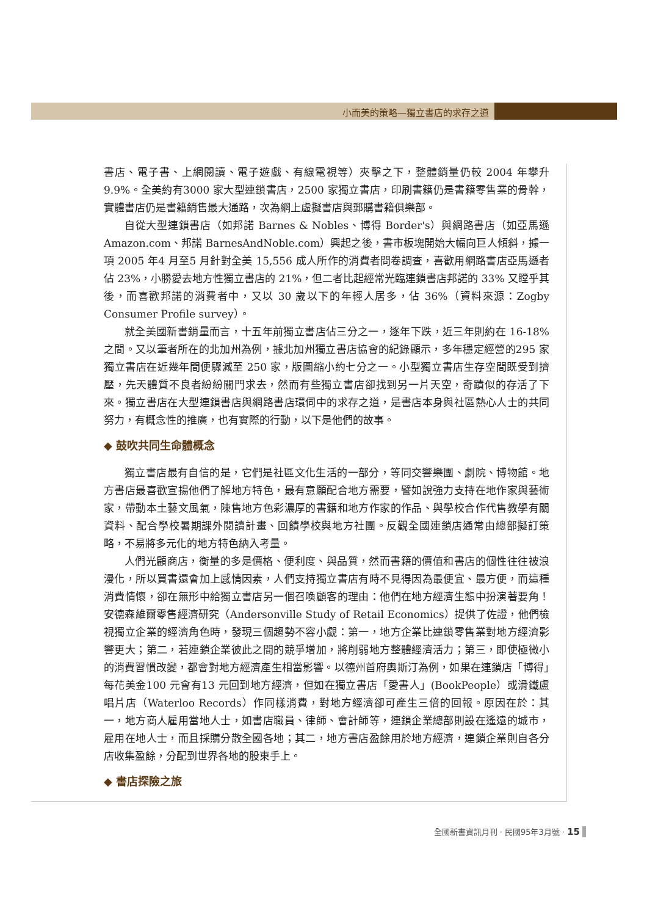小而美的策略—獨立書店的求存之道
書店、電子書、上網閱讀、電子遊戲、有線電視等）夾擊之下，整體銷量仍較 2004 年攀升 9.9%。全美約有3000 家大型連鎖書店，2500 家獨立書店，印刷書籍仍是書籍零售業的骨幹，實體書店仍是書籍銷售最大通路，次為網上虛擬書店與郵購書籍俱樂部。
自從大型連鎖書店（如邦諾 Barnes & Nobles、博得 Border's）與網路書店（如亞馬遜 Amazon.com、邦諾 BarnesAndNoble.com）興起之後，書市板塊開始大幅向巨人傾斜，據一項 2005 年4 月至5 月針對全美 15,556 成人所作的消費者問卷調查，喜歡用網路書店亞馬遜者佔 23%，小勝愛去地方性獨立書店的 21%，但二者比起經常光臨連鎖書店邦諾的 33% 又瞠乎其後，而喜歡邦諾的消費者中，又以 30 歲以下的年輕人居多，佔 36%（資料來源：Zogby Consumer Profile survey）。
就全美國新書銷量而言，十五年前獨立書店佔三分之一，逐年下跌，近三年則約在 16-18% 之間。又以筆者所在的北加州為例，據北加州獨立書店協會的紀錄顯示，多年穩定經營的295 家獨立書店在近幾年間便驟減至 250 家，版圖縮小約七分之一。小型獨立書店生存空間既受到擠壓，先天體質不良者紛紛關門求去，然而有些獨立書店卻找到另一片天空，奇蹟似的存活了下來。獨立書店在大型連鎖書店與網路書店環伺中的求存之道，是書店本身與社區熱心人士的共同努力，有概念性的推廣，也有實際的行動，以下是他們的故事。
◆ 鼓吹共同生命體概念
獨立書店最有自信的是，它們是社區文化生活的一部分，等同交響樂團、劇院、博物館。地方書店最喜歡宣揚他們了解地方特色，最有意願配合地方需要，譬如說強力支持在地作家與藝術家，帶動本土藝文風氣，陳售地方色彩濃厚的書籍和地方作家的作品、與學校合作代售教學有關資料、配合學校暑期課外閱讀計畫、回饋學校與地方社團。反觀全國連鎖店通常由總部擬訂策略，不易將多元化的地方特色納入考量。
人們光顧商店，衡量的多是價格、便利度、與品質，然而書籍的價值和書店的個性往往被浪漫化，所以買書還會加上感情因素，人們支持獨立書店有時不見得因為最便宜、最方便，而這種消費情懷，卻在無形中給獨立書店另一個召喚顧客的理由：他們在地方經濟生態中扮演著要角！安德森維爾零售經濟研究（Andersonville Study of Retail Economics）提供了佐證，他們檢視獨立企業的經濟角色時，發現三個趨勢不容小覷：第一，地方企業比連鎖零售業對地方經濟影響更大；第二，若連鎖企業彼此之間的競爭增加，將削弱地方整體經濟活力；第三，即使極微小的消費習慣改變，都會對地方經濟產生相當影響。以德州首府奧斯汀為例，如果在連鎖店「博得」每花美金100 元會有13 元回到地方經濟，但如在獨立書店「愛書人」(BookPeople）或滑鐵盧唱片店（Waterloo Records）作同樣消費，對地方經濟卻可產生三倍的回報。原因在於：其一，地方商人雇用當地人士，如書店職員、律師、會計師等，連鎖企業總部則設在遙遠的城市，雇用在地人士，而且採購分散全國各地；其二，地方書店盈餘用於地方經濟，連鎖企業則自各分店收集盈餘，分配到世界各地的股東手上。
◆ 書店探險之旅
全國新書資訊月刊 · 民國95年3月號 · 15